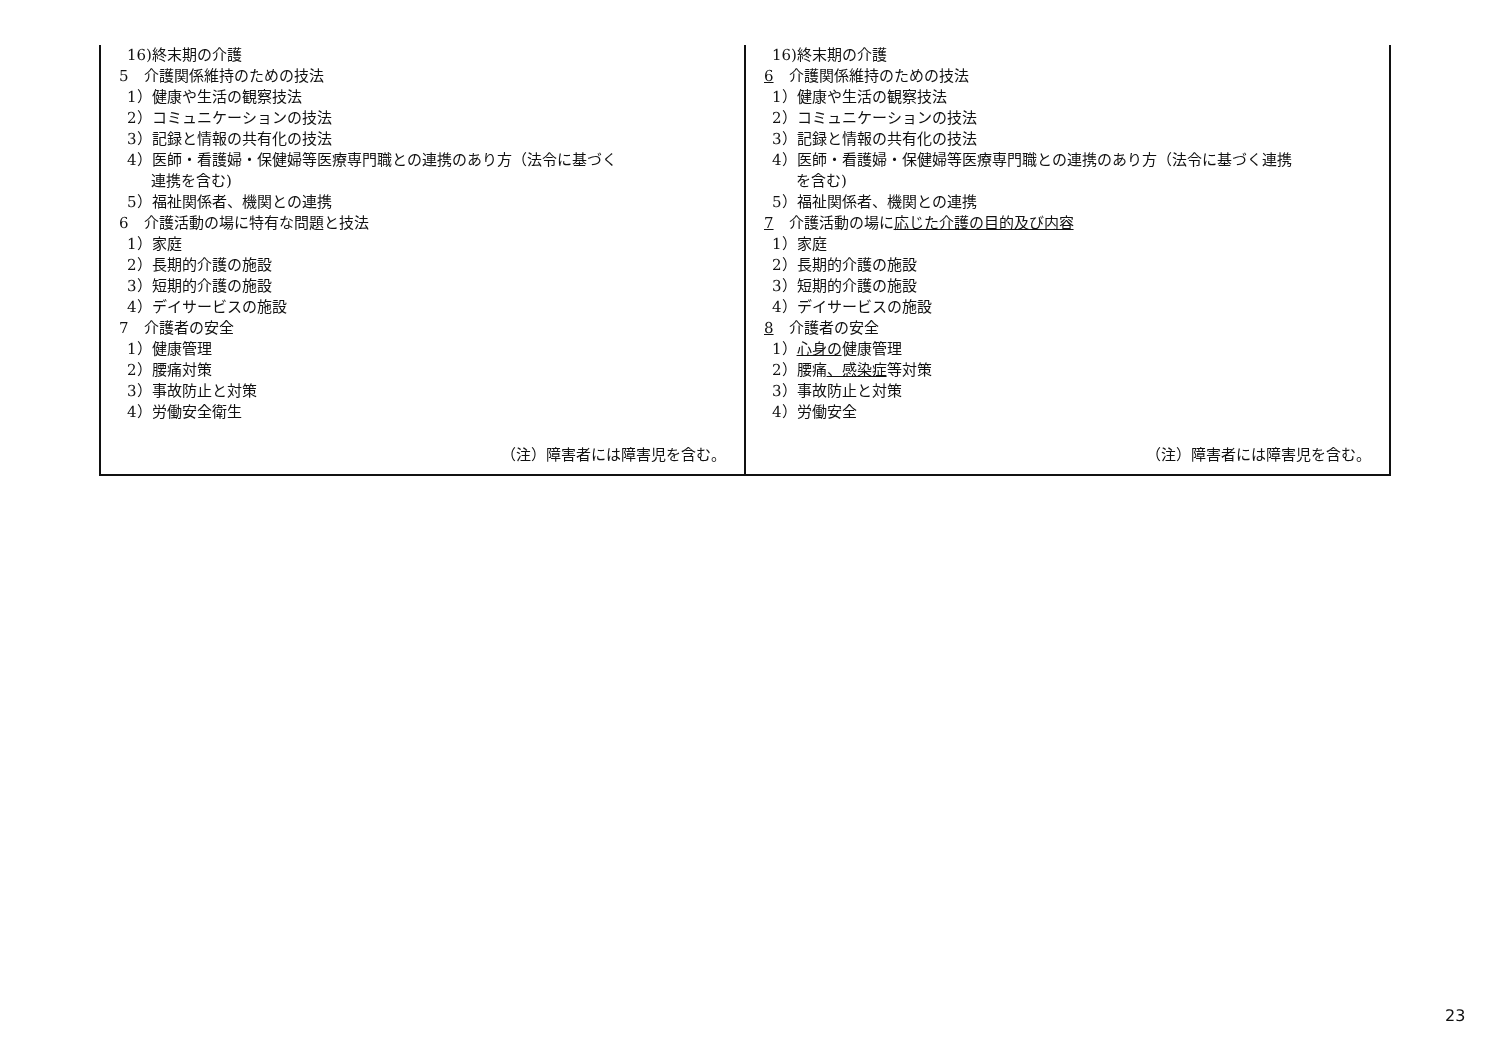| 16)終末期の介護 5 介護関係維持のための技法 1）健康や生活の観察技法 2）コミュニケーションの技法 3）記録と情報の共有化の技法 4）医師・看護婦・保健婦等医療専門職との連携のあり方（法令に基づく 連携を含む) 5）福祉関係者、機関との連携 6 介護活動の場に特有な問題と技法 1）家庭 2）長期的介護の施設 3）短期的介護の施設 4）デイサービスの施設 7 介護者の安全 1）健康管理 2）腰痛対策 3）事故防止と対策 4）労働安全衛生 （注）障害者には障害児を含む。 | 16)終末期の介護 6 介護関係維持のための技法 1）健康や生活の観察技法 2）コミュニケーションの技法 3）記録と情報の共有化の技法 4）医師・看護婦・保健婦等医療専門職との連携のあり方（法令に基づく連携 を含む) 5）福祉関係者、機関との連携 7 介護活動の場に 応じた介護の目的及び内容 1）家庭 2）長期的介護の施設 3）短期的介護の施設 4）デイサービスの施設 8 介護者の安全 1） 心身の 健康管理 2）腰痛 、感染症 等対策 3）事故防止と対策 4）労働安全 （注）障害者には障害児を含む。 |
23